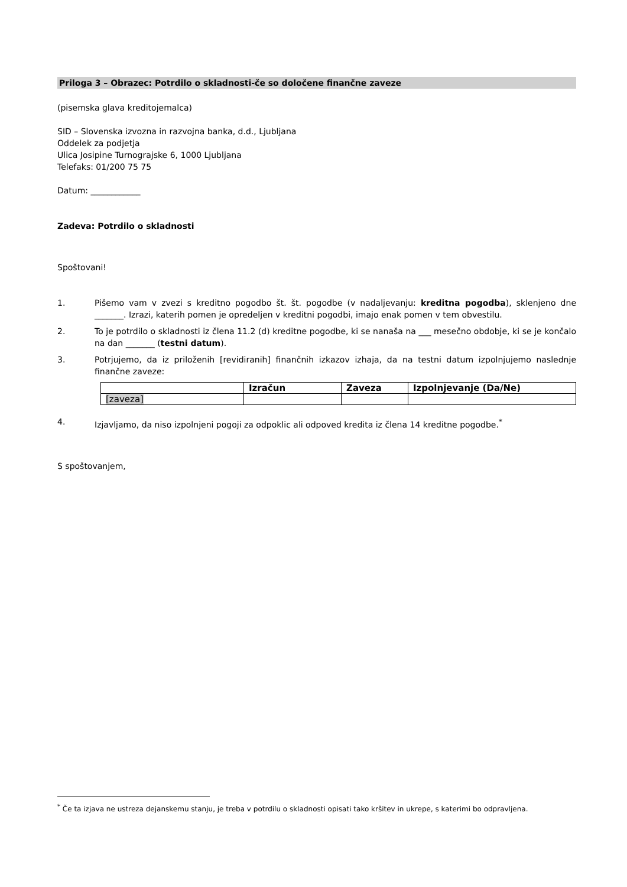Priloga 3 – Obrazec: Potrdilo o skladnosti-če so določene finančne zaveze
(pisemska glava kreditojemalca)
SID – Slovenska izvozna in razvojna banka, d.d., Ljubljana
Oddelek za podjetja
Ulica Josipine Turnograjske 6, 1000 Ljubljana
Telefaks: 01/200 75 75
Datum: ____________
Zadeva: Potrdilo o skladnosti
Spoštovani!
1. Pišemo vam v zvezi s kreditno pogodbo št. št. pogodbe (v nadaljevanju: kreditna pogodba), sklenjeno dne _______. Izrazi, katerih pomen je opredeljen v kreditni pogodbi, imajo enak pomen v tem obvestilu.
2. To je potrdilo o skladnosti iz člena 11.2 (d) kreditne pogodbe, ki se nanaša na ___ mesečno obdobje, ki se je končalo na dan _______ (testni datum).
3. Potrjujemo, da iz priloženih [revidiranih] finančnih izkazov izhaja, da na testni datum izpolnjujemo naslednje finančne zaveze:
| | Izračun | Zaveza | Izpolnjevanje (Da/Ne) |
| --- | --- | --- | --- |
| [zaveza] | | | |
4. Izjavljamo, da niso izpolnjeni pogoji za odpoklic ali odpoved kredita iz člena 14 kreditne pogodbe.<sup>*</sup>
S spoštovanjem,
<sup>*</sup> Če ta izjava ne ustreza dejanskemu stanju, je treba v potrdilu o skladnosti opisati tako kršitev in ukrepe, s katerimi bo odpravljena.